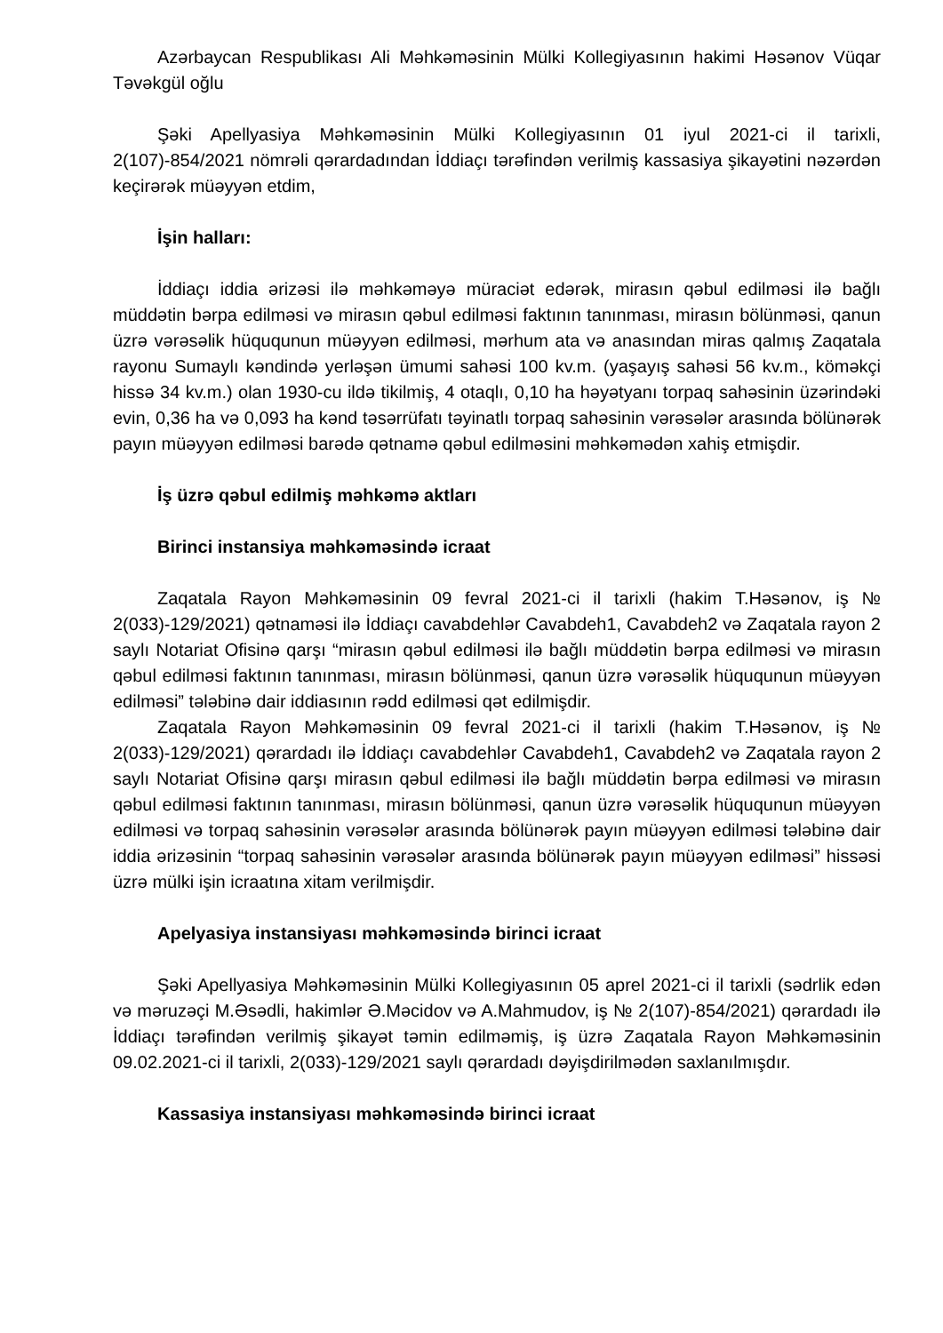Azərbaycan Respublikası Ali Məhkəməsinin Mülki Kollegiyasının hakimi Həsənov Vüqar Təvəkgül oğlu
Şəki Apellyasiya Məhkəməsinin Mülki Kollegiyasının 01 iyul 2021-ci il tarixli, 2(107)-854/2021 nömrəli qərardadından İddiaçı tərəfindən verilmiş kassasiya şikayətini nəzərdən keçirərək müəyyən etdim,
İşin halları:
İddiaçı iddia ərizəsi ilə məhkəməyə müraciət edərək, mirasın qəbul edilməsi ilə bağlı müddətin bərpa edilməsi və mirasın qəbul edilməsi faktının tanınması, mirasın bölünməsi, qanun üzrə vərəsəlik hüququnun müəyyən edilməsi, mərhum ata və anasından miras qalmış Zaqatala rayonu Sumaylı kəndində yerləşən ümumi sahəsi 100 kv.m. (yaşayış sahəsi 56 kv.m., köməkçi hissə 34 kv.m.) olan 1930-cu ildə tikilmiş, 4 otaqlı, 0,10 ha həyətyanı torpaq sahəsinin üzərindəki evin, 0,36 ha və 0,093 ha kənd təsərrüfatı təyinatlı torpaq sahəsinin vərəsələr arasında bölünərək payın müəyyən edilməsi barədə qətnamə qəbul edilməsini məhkəmədən xahiş etmişdir.
İş üzrə qəbul edilmiş məhkəmə aktları
Birinci instansiya məhkəməsində icraat
Zaqatala Rayon Məhkəməsinin 09 fevral 2021-ci il tarixli (hakim T.Həsənov, iş № 2(033)-129/2021) qətnaməsi ilə İddiaçı cavabdehlər Cavabdeh1, Cavabdeh2 və Zaqatala rayon 2 saylı Notariat Ofisinə qarşı “mirasın qəbul edilməsi ilə bağlı müddətin bərpa edilməsi və mirasın qəbul edilməsi faktının tanınması, mirasın bölünməsi, qanun üzrə vərəsəlik hüququnun müəyyən edilməsi” tələbinə dair iddiasının rədd edilməsi qət edilmişdir.
Zaqatala Rayon Məhkəməsinin 09 fevral 2021-ci il tarixli (hakim T.Həsənov, iş № 2(033)-129/2021) qərardadı ilə İddiaçı cavabdehlər Cavabdeh1, Cavabdeh2 və Zaqatala rayon 2 saylı Notariat Ofisinə qarşı mirasın qəbul edilməsi ilə bağlı müddətin bərpa edilməsi və mirasın qəbul edilməsi faktının tanınması, mirasın bölünməsi, qanun üzrə vərəsəlik hüququnun müəyyən edilməsi və torpaq sahəsinin vərəsələr arasında bölünərək payın müəyyən edilməsi tələbinə dair iddia ərizəsinin “torpaq sahəsinin vərəsələr arasında bölünərək payın müəyyən edilməsi” hissəsi üzrə mülki işin icraatına xitam verilmişdir.
Apelyasiya instansiyası məhkəməsində birinci icraat
Şəki Apellyasiya Məhkəməsinin Mülki Kollegiyasının 05 aprel 2021-ci il tarixli (sədrlik edən və məruzəçi M.Əsədli, hakimlər Ə.Məcidov və A.Mahmudov, iş № 2(107)-854/2021) qərardadı ilə İddiaçı tərəfindən verilmiş şikayət təmin edilməmiş, iş üzrə Zaqatala Rayon Məhkəməsinin 09.02.2021-ci il tarixli, 2(033)-129/2021 saylı qərardadı dəyişdirilmədən saxlanılmışdır.
Kassasiya instansiyası məhkəməsində birinci icraat